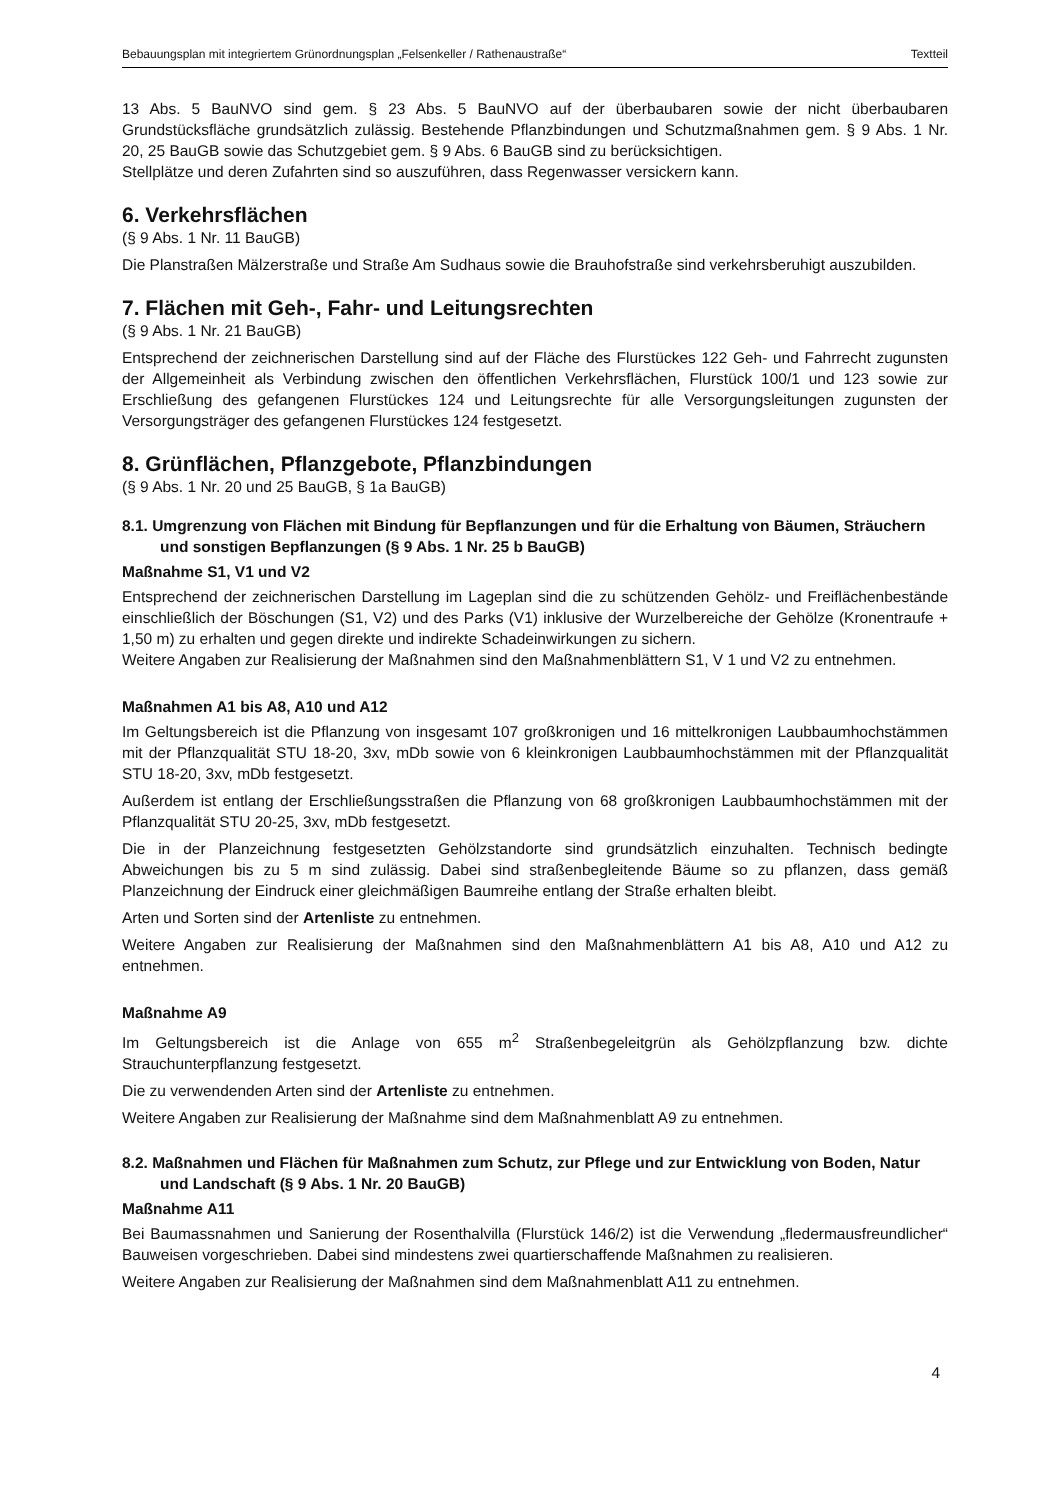Bebauungsplan mit integriertem Grünordnungsplan „Felsenkeller / Rathenaustraße“Textteil
13 Abs. 5 BauNVO sind gem. § 23 Abs. 5 BauNVO auf der überbaubaren sowie der nicht überbaubaren Grundstücksfläche grundsätzlich zulässig. Bestehende Pflanzbindungen und Schutzmaßnahmen gem. § 9 Abs. 1 Nr. 20, 25 BauGB sowie das Schutzgebiet gem. § 9 Abs. 6 BauGB sind zu berücksichtigen.
Stellplätze und deren Zufahrten sind so auszuführen, dass Regenwasser versickern kann.
6. Verkehrsflächen
(§ 9 Abs. 1 Nr. 11 BauGB)
Die Planstraßen Mälzerstraße und Straße Am Sudhaus sowie die Brauhofstraße sind verkehrsberuhigt auszubilden.
7. Flächen mit Geh-, Fahr- und Leitungsrechten
(§ 9 Abs. 1 Nr. 21 BauGB)
Entsprechend der zeichnerischen Darstellung sind auf der Fläche des Flurstückes 122 Geh- und Fahrrecht zugunsten der Allgemeinheit als Verbindung zwischen den öffentlichen Verkehrsflächen, Flurstück 100/1 und 123 sowie zur Erschließung des gefangenen Flurstückes 124 und Leitungsrechte für alle Versorgungsleitungen zugunsten der Versorgungsträger des gefangenen Flurstückes 124 festgesetzt.
8. Grünflächen, Pflanzgebote, Pflanzbindungen
(§ 9 Abs. 1 Nr. 20 und 25 BauGB, § 1a BauGB)
8.1. Umgrenzung von Flächen mit Bindung für Bepflanzungen und für die Erhaltung von Bäumen, Sträuchern und sonstigen Bepflanzungen (§ 9 Abs. 1 Nr. 25 b BauGB)
Maßnahme S1, V1 und V2
Entsprechend der zeichnerischen Darstellung im Lageplan sind die zu schützenden Gehölz- und Freiflächenbestände einschließlich der Böschungen (S1, V2) und des Parks (V1) inklusive der Wurzelbereiche der Gehölze (Kronentraufe + 1,50 m) zu erhalten und gegen direkte und indirekte Schadeinwirkungen zu sichern.
Weitere Angaben zur Realisierung der Maßnahmen sind den Maßnahmenblättern S1, V 1 und V2 zu entnehmen.
Maßnahmen A1 bis A8, A10 und A12
Im Geltungsbereich ist die Pflanzung von insgesamt 107 großkronigen und 16 mittelkronigen Laubbaumhochstämmen mit der Pflanzqualität STU 18-20, 3xv, mDb sowie von 6 kleinkronigen Laubbaumhochstämmen mit der Pflanzqualität STU 18-20, 3xv, mDb festgesetzt.
Außerdem ist entlang der Erschließungsstraßen die Pflanzung von 68 großkronigen Laubbaumhochstämmen mit der Pflanzqualität STU 20-25, 3xv, mDb festgesetzt.
Die in der Planzeichnung festgesetzten Gehölzstandorte sind grundsätzlich einzuhalten. Technisch bedingte Abweichungen bis zu 5 m sind zulässig. Dabei sind straßenbegleitende Bäume so zu pflanzen, dass gemäß Planzeichnung der Eindruck einer gleichmäßigen Baumreihe entlang der Straße erhalten bleibt.
Arten und Sorten sind der Artenliste zu entnehmen.
Weitere Angaben zur Realisierung der Maßnahmen sind den Maßnahmenblättern A1 bis A8, A10 und A12 zu entnehmen.
Maßnahme A9
Im Geltungsbereich ist die Anlage von 655 m<sup>2</sup> Straßenbegeleitgrün als Gehölzpflanzung bzw. dichte Strauchunterpflanzung festgesetzt.
Die zu verwendenden Arten sind der Artenliste zu entnehmen.
Weitere Angaben zur Realisierung der Maßnahme sind dem Maßnahmenblatt A9 zu entnehmen.
8.2. Maßnahmen und Flächen für Maßnahmen zum Schutz, zur Pflege und zur Entwicklung von Boden, Natur und Landschaft (§ 9 Abs. 1 Nr. 20 BauGB)
Maßnahme A11
Bei Baumassnahmen und Sanierung der Rosenthalvilla (Flurstück 146/2) ist die Verwendung „fledermausfreundlicher“ Bauweisen vorgeschrieben. Dabei sind mindestens zwei quartierschaffende Maßnahmen zu realisieren.
Weitere Angaben zur Realisierung der Maßnahmen sind dem Maßnahmenblatt A11 zu entnehmen.
4